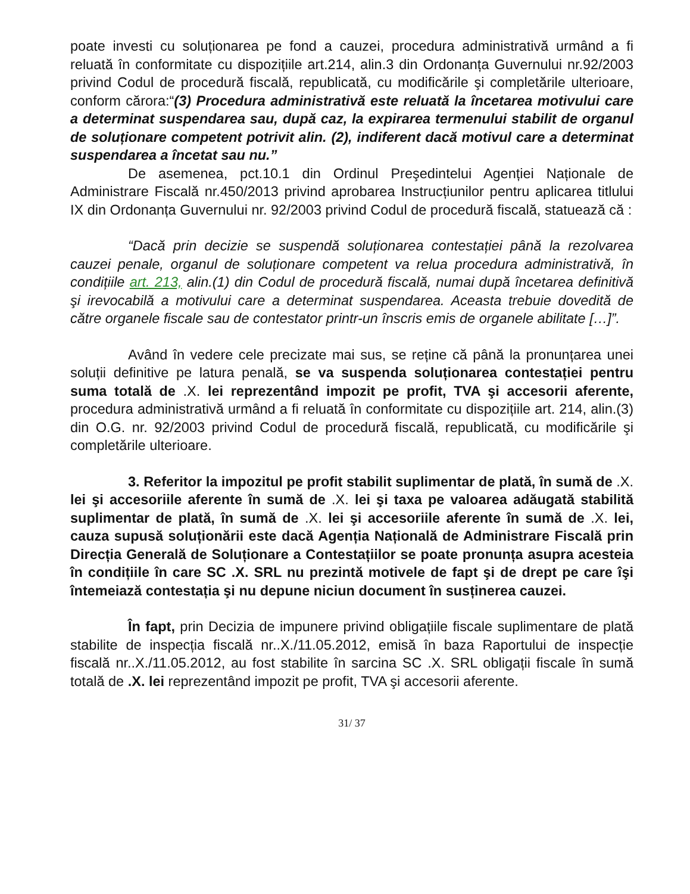poate investi cu soluționarea pe fond a cauzei, procedura administrativă urmând a fi reluată în conformitate cu dispozițiile art.214, alin.3 din Ordonanța Guvernului nr.92/2003 privind Codul de procedură fiscală, republicată, cu modificările şi completările ulterioare, conform cărora:“(3) Procedura administrativă este reluată la încetarea motivului care a determinat suspendarea sau, după caz, la expirarea termenului stabilit de organul de soluționare competent potrivit alin. (2), indiferent dacă motivul care a determinat suspendarea a încetat sau nu.”
De asemenea, pct.10.1 din Ordinul Preşedintelui Agenției Naționale de Administrare Fiscală nr.450/2013 privind aprobarea Instrucțiunilor pentru aplicarea titlului IX din Ordonanța Guvernului nr. 92/2003 privind Codul de procedură fiscală, statuează că :
“Dacă prin decizie se suspendă soluționarea contestației până la rezolvarea cauzei penale, organul de soluționare competent va relua procedura administrativă, în condițiile art. 213, alin.(1) din Codul de procedură fiscală, numai după încetarea definitivă şi irevocabilă a motivului care a determinat suspendarea. Aceasta trebuie dovedită de către organele fiscale sau de contestator printr-un înscris emis de organele abilitate […]”.
Având în vedere cele precizate mai sus, se reține că până la pronunțarea unei soluții definitive pe latura penală, se va suspenda soluționarea contestației pentru suma totală de .X. lei reprezentând impozit pe profit, TVA şi accesorii aferente, procedura administrativă urmând a fi reluată în conformitate cu dispozițiile art. 214, alin.(3) din O.G. nr. 92/2003 privind Codul de procedură fiscală, republicată, cu modificările şi completările ulterioare.
3. Referitor la impozitul pe profit stabilit suplimentar de plată, în sumă de .X. lei şi accesoriile aferente în sumă de .X. lei şi taxa pe valoarea adăugată stabilită suplimentar de plată, în sumă de .X. lei şi accesoriile aferente în sumă de .X. lei, cauza supusă soluționării este dacă Agenția Națională de Administrare Fiscală prin Direcția Generală de Soluționare a Contestațiilor se poate pronunța asupra acesteia în condițiile în care SC .X. SRL nu prezintă motivele de fapt şi de drept pe care îşi întemeiază contestația şi nu depune niciun document în susținerea cauzei.
În fapt, prin Decizia de impunere privind obligațiile fiscale suplimentare de plată stabilite de inspecția fiscală nr..X./11.05.2012, emisă în baza Raportului de inspecție fiscală nr..X./11.05.2012, au fost stabilite în sarcina SC .X. SRL obligații fiscale în sumă totală de .X. lei reprezentând impozit pe profit, TVA şi accesorii aferente.
31/ 37